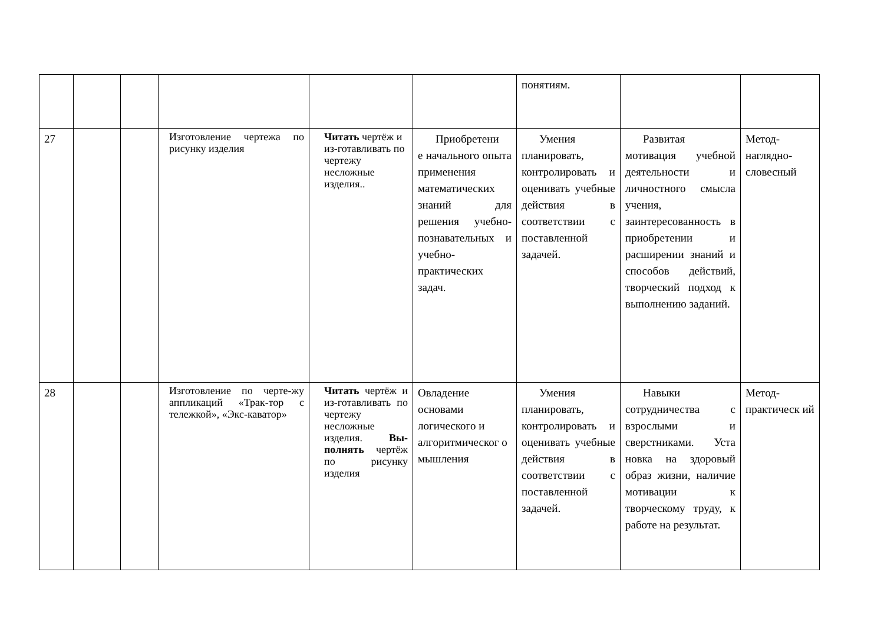| | | | | | | понятиям. | | |
| 27 | | | Изготовление чертежа по рисунку изделия | Читать чертёж и из-готавливать по чертежу несложные изделия.. | Приобретени е начального опыта применения математических знаний для решения учебно-познавательных и учебно-практических задач. | Умения планировать, контролировать и оценивать учебные действия в соответствии с поставленной задачей. | Развитая мотивация учебной деятельности и личностного смысла учения, заинтересованность в приобретении и расширении знаний и способов действий, творческий подход к выполнению заданий. | Метод-наглядно-словесный |
| 28 | | | Изготовление по черте-жу аппликаций «Трак-тор с тележкой», «Экс-каватор» | Читать чертёж и из-готавливать по чертежу несложные изделия. Вы-полнять чертёж по рисунку изделия | Овладение основами логического и алгоритмическог о мышления | Умения планировать, контролировать и оценивать учебные действия в соответствии с поставленной задачей. | Навыки сотрудничества с взрослыми и сверстниками. Уста новка на здоровый образ жизни, наличие мотивации к творческому труду, к работе на результат. | Метод-практическ ий |